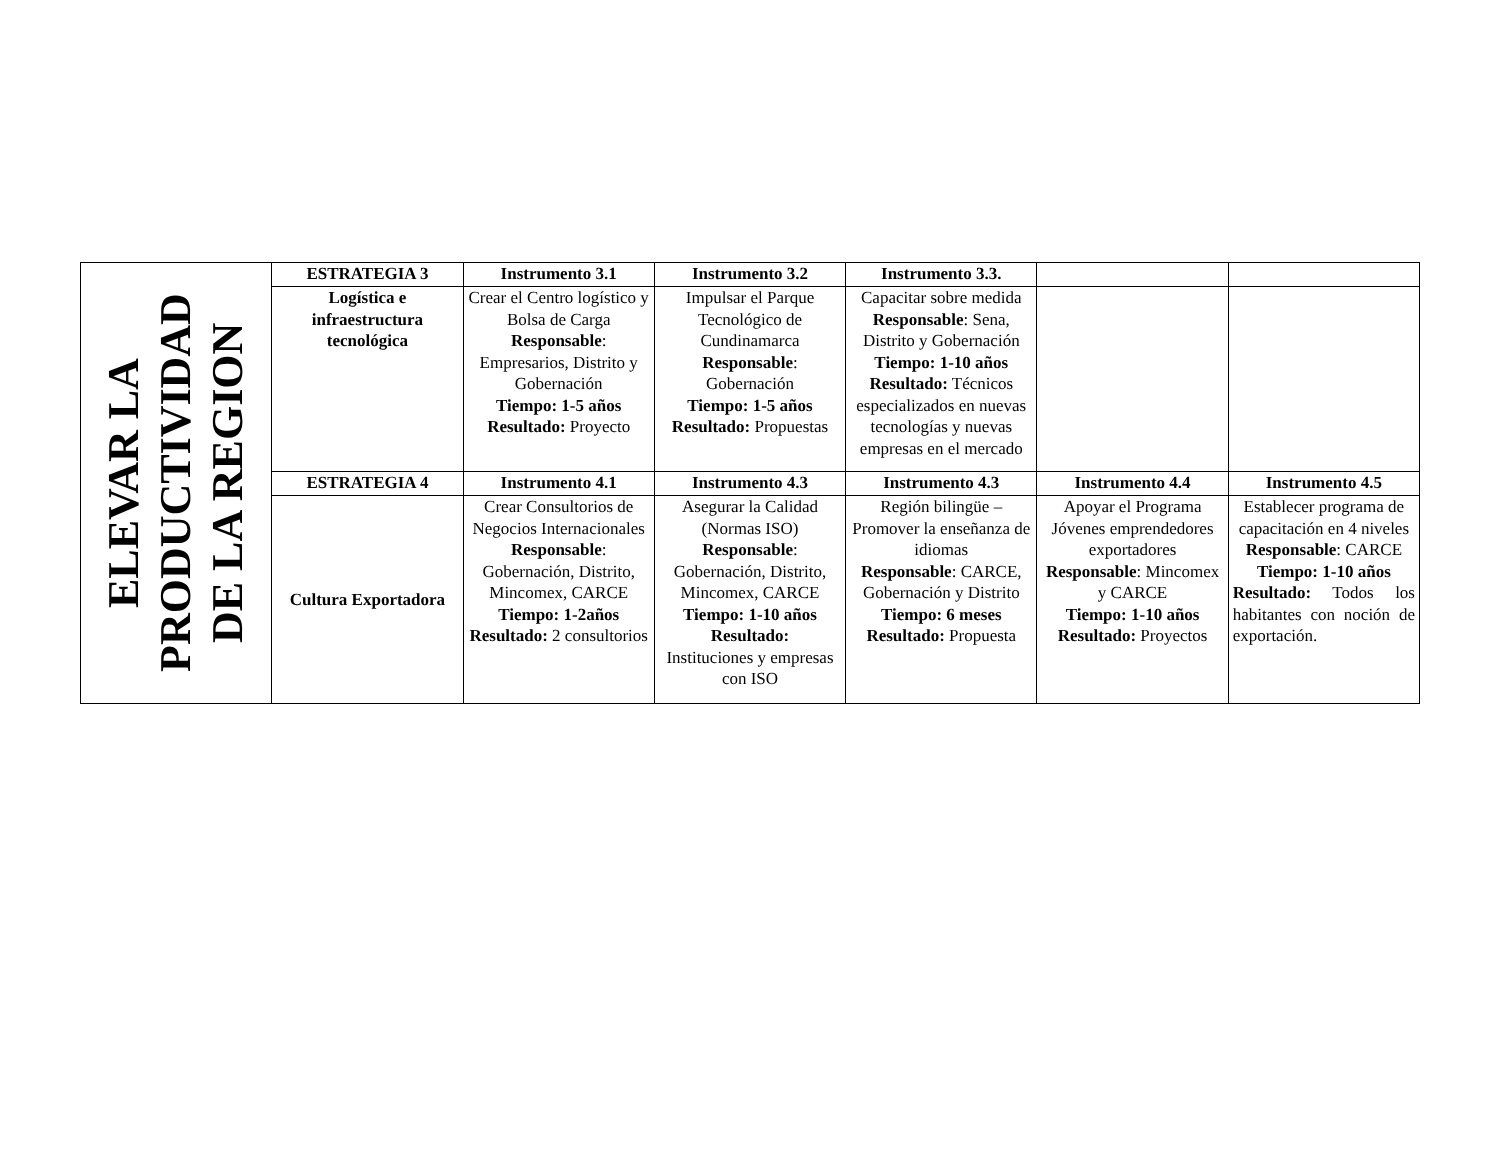| ELEVAR LA PRODUCTIVIDAD DE LA REGION | ESTRATEGIA 3 | Instrumento 3.1 | Instrumento 3.2 | Instrumento 3.3. | | |
| | Logística e infraestructura tecnológica | Crear el Centro logístico y Bolsa de Carga Responsable : Empresarios, Distrito y Gobernación Tiempo: 1-5 años Resultado: Proyecto | Impulsar el Parque Tecnológico de Cundinamarca Responsable : Gobernación Tiempo: 1-5 años Resultado: Propuestas | Capacitar sobre medida Responsable : Sena, Distrito y Gobernación Tiempo: 1-10 años Resultado: Técnicos especializados en nuevas tecnologías y nuevas empresas en el mercado | | |
| | ESTRATEGIA 4 | Instrumento 4.1 | Instrumento 4.3 | Instrumento 4.3 | Instrumento 4.4 | Instrumento 4.5 |
| | Cultura Exportadora | Crear Consultorios de Negocios Internacionales Responsable : Gobernación, Distrito, Mincomex, CARCE Tiempo: 1-2años Resultado: 2 consultorios | Asegurar la Calidad (Normas ISO) Responsable : Gobernación, Distrito, Mincomex, CARCE Tiempo: 1-10 años Resultado: Instituciones y empresas con ISO | Región bilingüe – Promover la enseñanza de idiomas Responsable : CARCE, Gobernación y Distrito Tiempo: 6 meses Resultado: Propuesta | Apoyar el Programa Jóvenes emprendedores exportadores Responsable : Mincomex y CARCE Tiempo: 1-10 años Resultado: Proyectos | Establecer programa de capacitación en 4 niveles Responsable : CARCE Tiempo: 1-10 años Resultado: Todos los habitantes con noción de exportación. |